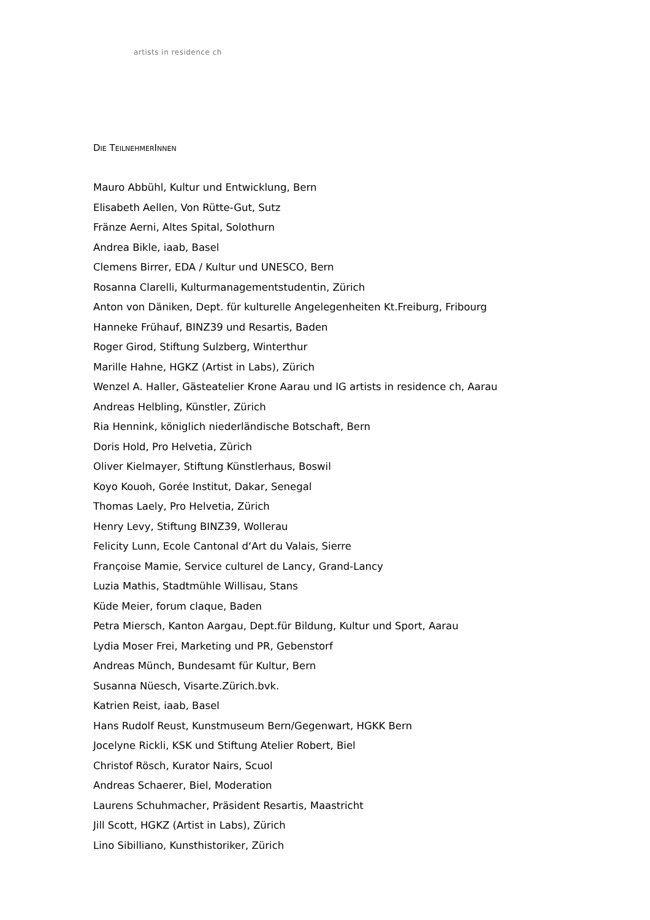artists in residence ch
DIE TEILNEHMERINNEN
Mauro Abbühl, Kultur und Entwicklung, Bern
Elisabeth Aellen, Von Rütte-Gut, Sutz
Fränze Aerni, Altes Spital, Solothurn
Andrea Bikle, iaab, Basel
Clemens Birrer, EDA / Kultur und UNESCO, Bern
Rosanna Clarelli, Kulturmanagementstudentin, Zürich
Anton von Däniken, Dept. für kulturelle Angelegenheiten Kt.Freiburg, Fribourg
Hanneke Frühauf, BINZ39 und Resartis, Baden
Roger Girod, Stiftung Sulzberg, Winterthur
Marille Hahne, HGKZ (Artist in Labs), Zürich
Wenzel A. Haller, Gästeatelier Krone Aarau und IG artists in residence ch, Aarau
Andreas Helbling, Künstler, Zürich
Ria Hennink, königlich niederländische Botschaft, Bern
Doris Hold, Pro Helvetia, Zürich
Oliver Kielmayer, Stiftung Künstlerhaus, Boswil
Koyo Kouoh, Gorée Institut, Dakar, Senegal
Thomas Laely, Pro Helvetia, Zürich
Henry Levy, Stiftung BINZ39, Wollerau
Felicity Lunn, Ecole Cantonal d‘Art du Valais, Sierre
Françoise Mamie, Service culturel de Lancy, Grand-Lancy
Luzia Mathis, Stadtmühle Willisau, Stans
Küde Meier, forum claque, Baden
Petra Miersch, Kanton Aargau, Dept.für Bildung, Kultur und Sport, Aarau
Lydia Moser Frei, Marketing und PR, Gebenstorf
Andreas Münch, Bundesamt für Kultur, Bern
Susanna Nüesch, Visarte.Zürich.bvk.
Katrien Reist, iaab, Basel
Hans Rudolf Reust, Kunstmuseum Bern/Gegenwart, HGKK Bern
Jocelyne Rickli, KSK und Stiftung Atelier Robert, Biel
Christof Rösch, Kurator Nairs, Scuol
Andreas Schaerer, Biel, Moderation
Laurens Schuhmacher, Präsident Resartis, Maastricht
Jill Scott, HGKZ (Artist in Labs), Zürich
Lino Sibilliano, Kunsthistoriker, Zürich